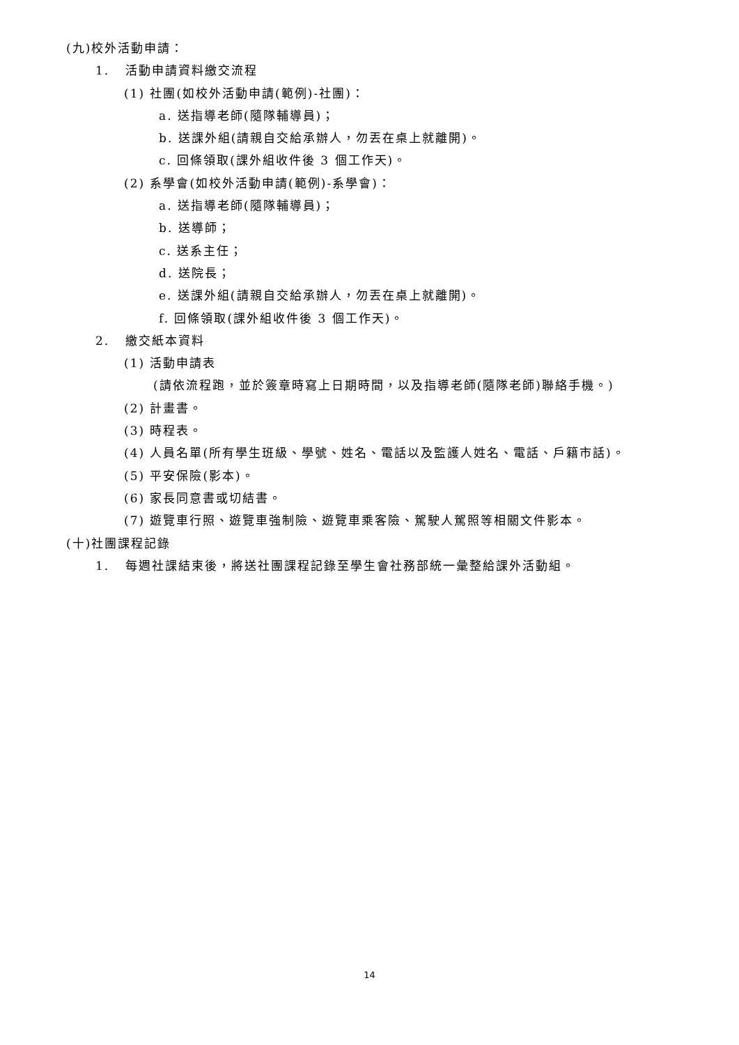(九)校外活動申請：
1. 活動申請資料繳交流程
(1) 社團(如校外活動申請(範例)-社團)：
a. 送指導老師(隨隊輔導員)；
b. 送課外組(請親自交給承辦人，勿丟在桌上就離開)。
c. 回條領取(課外組收件後 3 個工作天)。
(2) 系學會(如校外活動申請(範例)-系學會)：
a. 送指導老師(隨隊輔導員)；
b. 送導師；
c. 送系主任；
d. 送院長；
e. 送課外組(請親自交給承辦人，勿丟在桌上就離開)。
f. 回條領取(課外組收件後 3 個工作天)。
2. 繳交紙本資料
(1) 活動申請表
(請依流程跑，並於簽章時寫上日期時間，以及指導老師(隨隊老師)聯絡手機。)
(2) 計畫書。
(3) 時程表。
(4) 人員名單(所有學生班級、學號、姓名、電話以及監護人姓名、電話、戶籍市話)。
(5) 平安保險(影本)。
(6) 家長同意書或切結書。
(7) 遊覽車行照、遊覽車強制險、遊覽車乘客險、駕駛人駕照等相關文件影本。
(十)社團課程記錄
1. 每週社課結束後，將送社團課程記錄至學生會社務部統一彙整給課外活動組。
14